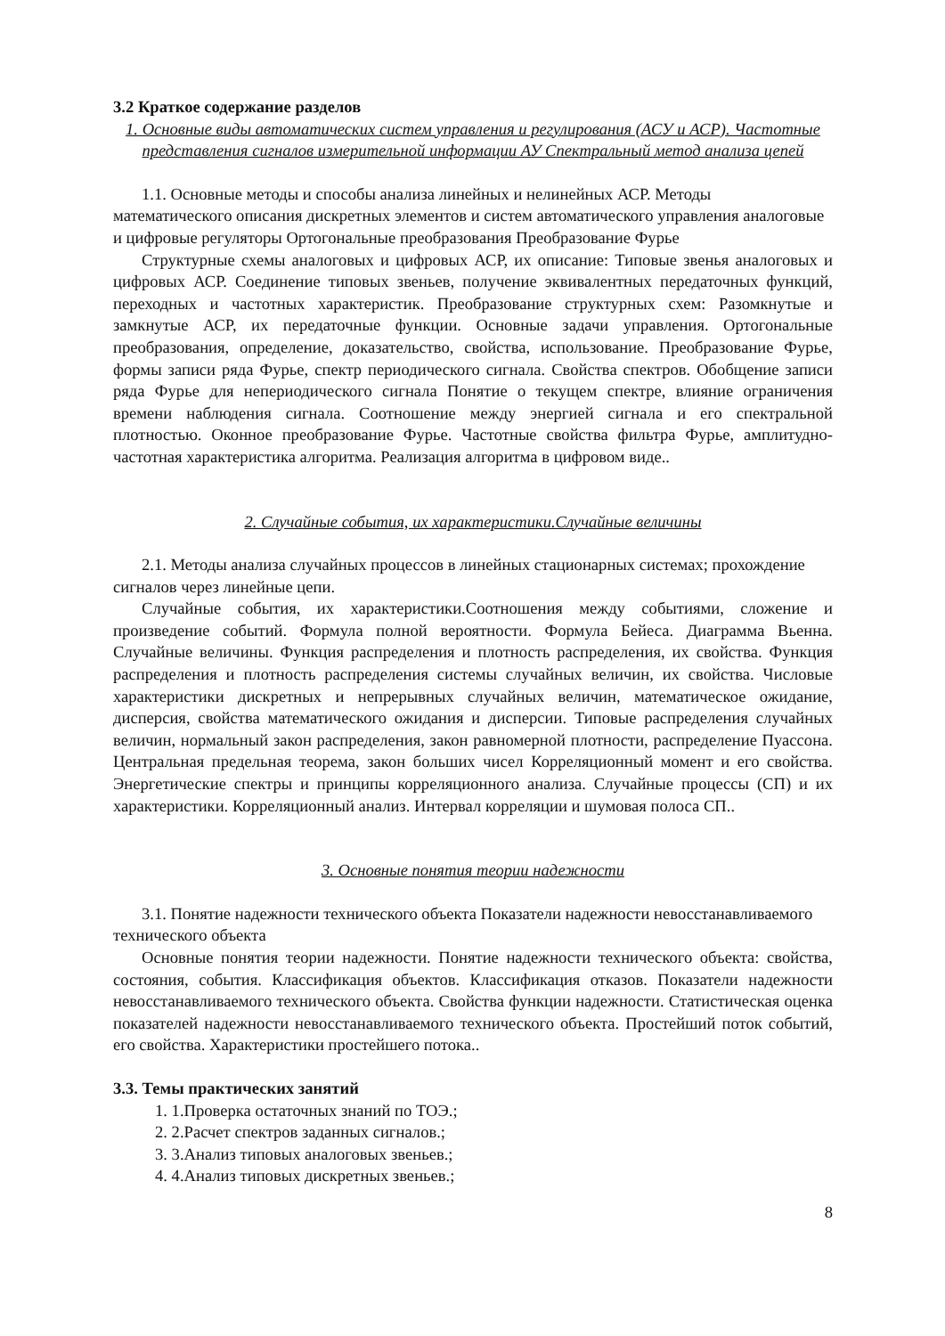3.2 Краткое содержание разделов
1. Основные виды автоматических систем управления и регулирования (АСУ и АСР). Частотные представления сигналов измерительной информации АУ Спектральный метод анализа цепей
1.1. Основные методы и способы анализа линейных и нелинейных АСР. Методы математического описания дискретных элементов и систем автоматического управления аналоговые и цифровые регуляторы Ортогональные преобразования Преобразование Фурье
Структурные схемы аналоговых и цифровых АСР, их описание: Типовые звенья аналоговых и цифровых АСР. Соединение типовых звеньев, получение эквивалентных передаточных функций, переходных и частотных характеристик. Преобразование структурных схем: Разомкнутые и замкнутые АСР, их передаточные функции. Основные задачи управления. Ортогональные преобразования, определение, доказательство, свойства, использование. Преобразование Фурье, формы записи ряда Фурье, спектр периодического сигнала. Свойства спектров. Обобщение записи ряда Фурье для непериодического сигнала Понятие о текущем спектре, влияние ограничения времени наблюдения сигнала. Соотношение между энергией сигнала и его спектральной плотностью. Оконное преобразование Фурье. Частотные свойства фильтра Фурье, амплитудно-частотная характеристика алгоритма. Реализация алгоритма в цифровом виде..
2. Случайные события, их характеристики.Случайные величины
2.1. Методы анализа случайных процессов в линейных стационарных системах; прохождение сигналов через линейные цепи.
Случайные события, их характеристики.Соотношения между событиями, сложение и произведение событий. Формула полной вероятности. Формула Бейеса. Диаграмма Вьенна. Случайные величины. Функция распределения и плотность распределения, их свойства. Функция распределения и плотность распределения системы случайных величин, их свойства. Числовые характеристики дискретных и непрерывных случайных величин, математическое ожидание, дисперсия, свойства математического ожидания и дисперсии. Типовые распределения случайных величин, нормальный закон распределения, закон равномерной плотности, распределение Пуассона. Центральная предельная теорема, закон больших чисел Корреляционный момент и его свойства. Энергетические спектры и принципы корреляционного анализа. Случайные процессы (СП) и их характеристики. Корреляционный анализ. Интервал корреляции и шумовая полоса СП..
3. Основные понятия теории надежности
3.1. Понятие надежности технического объекта Показатели надежности невосстанавливаемого технического объекта
Основные понятия теории надежности. Понятие надежности технического объекта: свойства, состояния, события. Классификация объектов. Классификация отказов. Показатели надежности невосстанавливаемого технического объекта. Свойства функции надежности. Статистическая оценка показателей надежности невосстанавливаемого технического объекта. Простейший поток событий, его свойства. Характеристики простейшего потока..
3.3. Темы практических занятий
1. 1.Проверка остаточных знаний по ТОЭ.;
2. 2.Расчет спектров заданных сигналов.;
3. 3.Анализ типовых аналоговых звеньев.;
4. 4.Анализ типовых дискретных звеньев.;
8